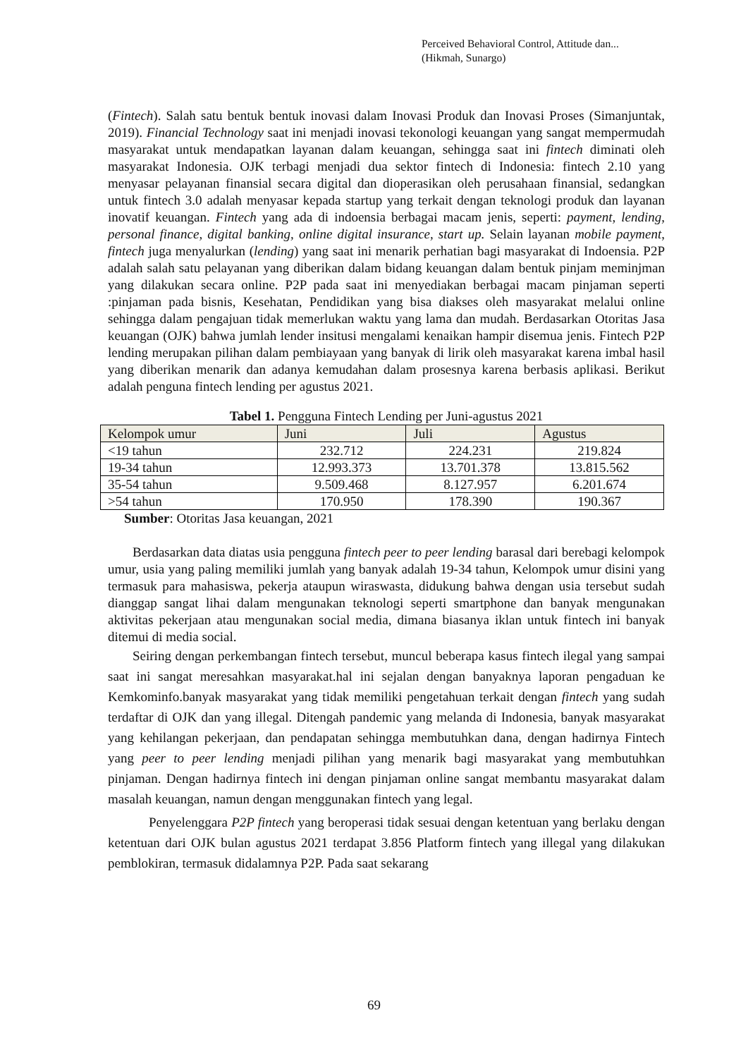Perceived Behavioral Control, Attitude dan...
(Hikmah, Sunargo)
(Fintech). Salah satu bentuk bentuk inovasi dalam Inovasi Produk dan Inovasi Proses (Simanjuntak, 2019). Financial Technology saat ini menjadi inovasi tekonologi keuangan yang sangat mempermudah masyarakat untuk mendapatkan layanan dalam keuangan, sehingga saat ini fintech diminati oleh masyarakat Indonesia. OJK terbagi menjadi dua sektor fintech di Indonesia: fintech 2.10 yang menyasar pelayanan finansial secara digital dan dioperasikan oleh perusahaan finansial, sedangkan untuk fintech 3.0 adalah menyasar kepada startup yang terkait dengan teknologi produk dan layanan inovatif keuangan. Fintech yang ada di indoensia berbagai macam jenis, seperti: payment, lending, personal finance, digital banking, online digital insurance, start up. Selain layanan mobile payment, fintech juga menyalurkan (lending) yang saat ini menarik perhatian bagi masyarakat di Indoensia. P2P adalah salah satu pelayanan yang diberikan dalam bidang keuangan dalam bentuk pinjam meminjman yang dilakukan secara online. P2P pada saat ini menyediakan berbagai macam pinjaman seperti :pinjaman pada bisnis, Kesehatan, Pendidikan yang bisa diakses oleh masyarakat melalui online sehingga dalam pengajuan tidak memerlukan waktu yang lama dan mudah. Berdasarkan Otoritas Jasa keuangan (OJK) bahwa jumlah lender insitusi mengalami kenaikan hampir disemua jenis. Fintech P2P lending merupakan pilihan dalam pembiayaan yang banyak di lirik oleh masyarakat karena imbal hasil yang diberikan menarik dan adanya kemudahan dalam prosesnya karena berbasis aplikasi. Berikut adalah penguna fintech lending per agustus 2021.
Tabel 1. Pengguna Fintech Lending per Juni-agustus 2021
| Kelompok umur | Juni | Juli | Agustus |
| --- | --- | --- | --- |
| <19 tahun | 232.712 | 224.231 | 219.824 |
| 19-34 tahun | 12.993.373 | 13.701.378 | 13.815.562 |
| 35-54 tahun | 9.509.468 | 8.127.957 | 6.201.674 |
| >54 tahun | 170.950 | 178.390 | 190.367 |
Sumber: Otoritas Jasa keuangan, 2021
Berdasarkan data diatas usia pengguna fintech peer to peer lending barasal dari berebagi kelompok umur, usia yang paling memiliki jumlah yang banyak adalah 19-34 tahun, Kelompok umur disini yang termasuk para mahasiswa, pekerja ataupun wiraswasta, didukung bahwa dengan usia tersebut sudah dianggap sangat lihai dalam mengunakan teknologi seperti smartphone dan banyak mengunakan aktivitas pekerjaan atau mengunakan social media, dimana biasanya iklan untuk fintech ini banyak ditemui di media social.
Seiring dengan perkembangan fintech tersebut, muncul beberapa kasus fintech ilegal yang sampai saat ini sangat meresahkan masyarakat.hal ini sejalan dengan banyaknya laporan pengaduan ke Kemkominfo.banyak masyarakat yang tidak memiliki pengetahuan terkait dengan fintech yang sudah terdaftar di OJK dan yang illegal. Ditengah pandemic yang melanda di Indonesia, banyak masyarakat yang kehilangan pekerjaan, dan pendapatan sehingga membutuhkan dana, dengan hadirnya Fintech yang peer to peer lending menjadi pilihan yang menarik bagi masyarakat yang membutuhkan pinjaman. Dengan hadirnya fintech ini dengan pinjaman online sangat membantu masyarakat dalam masalah keuangan, namun dengan menggunakan fintech yang legal.
Penyelenggara P2P fintech yang beroperasi tidak sesuai dengan ketentuan yang berlaku dengan ketentuan dari OJK bulan agustus 2021 terdapat 3.856 Platform fintech yang illegal yang dilakukan pemblokiran, termasuk didalamnya P2P. Pada saat sekarang
69